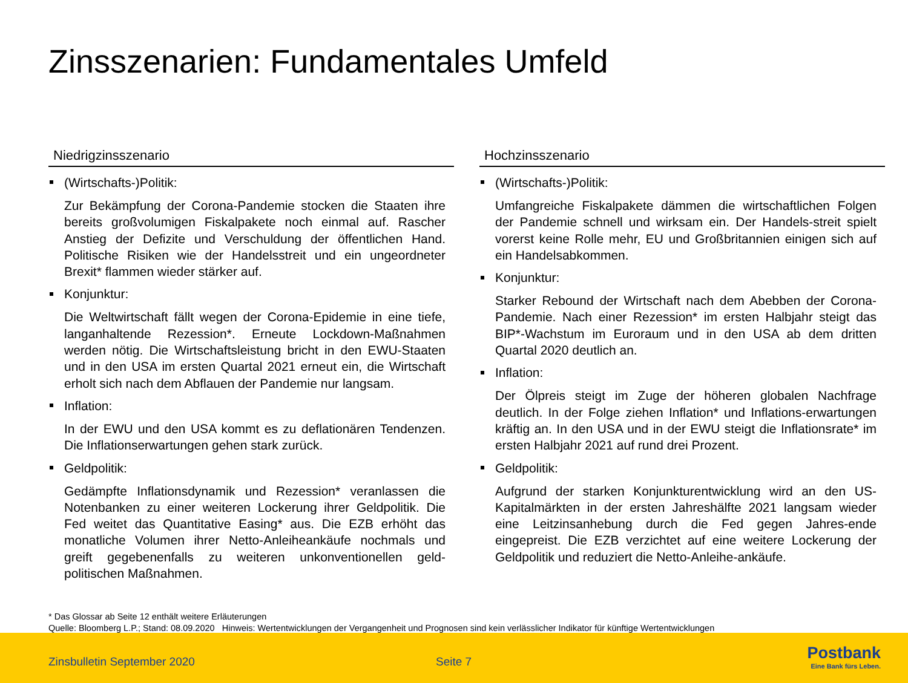Zinsszenarien: Fundamentales Umfeld
Niedrigzinsszenario
(Wirtschafts-)Politik:
Zur Bekämpfung der Corona-Pandemie stocken die Staaten ihre bereits großvolumigen Fiskalpakete noch einmal auf. Rascher Anstieg der Defizite und Verschuldung der öffentlichen Hand. Politische Risiken wie der Handelsstreit und ein ungeordneter Brexit* flammen wieder stärker auf.
Konjunktur:
Die Weltwirtschaft fällt wegen der Corona-Epidemie in eine tiefe, langanhaltende Rezession*. Erneute Lockdown-Maßnahmen werden nötig. Die Wirtschaftsleistung bricht in den EWU-Staaten und in den USA im ersten Quartal 2021 erneut ein, die Wirtschaft erholt sich nach dem Abflauen der Pandemie nur langsam.
Inflation:
In der EWU und den USA kommt es zu deflationären Tendenzen. Die Inflationserwartungen gehen stark zurück.
Geldpolitik:
Gedämpfte Inflationsdynamik und Rezession* veranlassen die Notenbanken zu einer weiteren Lockerung ihrer Geldpolitik. Die Fed weitet das Quantitative Easing* aus. Die EZB erhöht das monatliche Volumen ihrer Netto-Anleiheankäufe nochmals und greift gegebenenfalls zu weiteren unkonventionellen geld-politischen Maßnahmen.
Hochzinsszenario
(Wirtschafts-)Politik:
Umfangreiche Fiskalpakete dämmen die wirtschaftlichen Folgen der Pandemie schnell und wirksam ein. Der Handels-streit spielt vorerst keine Rolle mehr, EU und Großbritannien einigen sich auf ein Handelsabkommen.
Konjunktur:
Starker Rebound der Wirtschaft nach dem Abebben der Corona-Pandemie. Nach einer Rezession* im ersten Halbjahr steigt das BIP*-Wachstum im Euroraum und in den USA ab dem dritten Quartal 2020 deutlich an.
Inflation:
Der Ölpreis steigt im Zuge der höheren globalen Nachfrage deutlich. In der Folge ziehen Inflation* und Inflations-erwartungen kräftig an. In den USA und in der EWU steigt die Inflationsrate* im ersten Halbjahr 2021 auf rund drei Prozent.
Geldpolitik:
Aufgrund der starken Konjunkturentwicklung wird an den US-Kapitalmärkten in der ersten Jahreshälfte 2021 langsam wieder eine Leitzinsanhebung durch die Fed gegen Jahres-ende eingepreist. Die EZB verzichtet auf eine weitere Lockerung der Geldpolitik und reduziert die Netto-Anleihe-ankäufe.
* Das Glossar ab Seite 12 enthält weitere Erläuterungen
Quelle: Bloomberg L.P.; Stand: 08.09.2020 Hinweis: Wertentwicklungen der Vergangenheit und Prognosen sind kein verlässlicher Indikator für künftige Wertentwicklungen
Zinsbulletin September 2020 Seite 7
Postbank
Eine Bank fürs Leben.